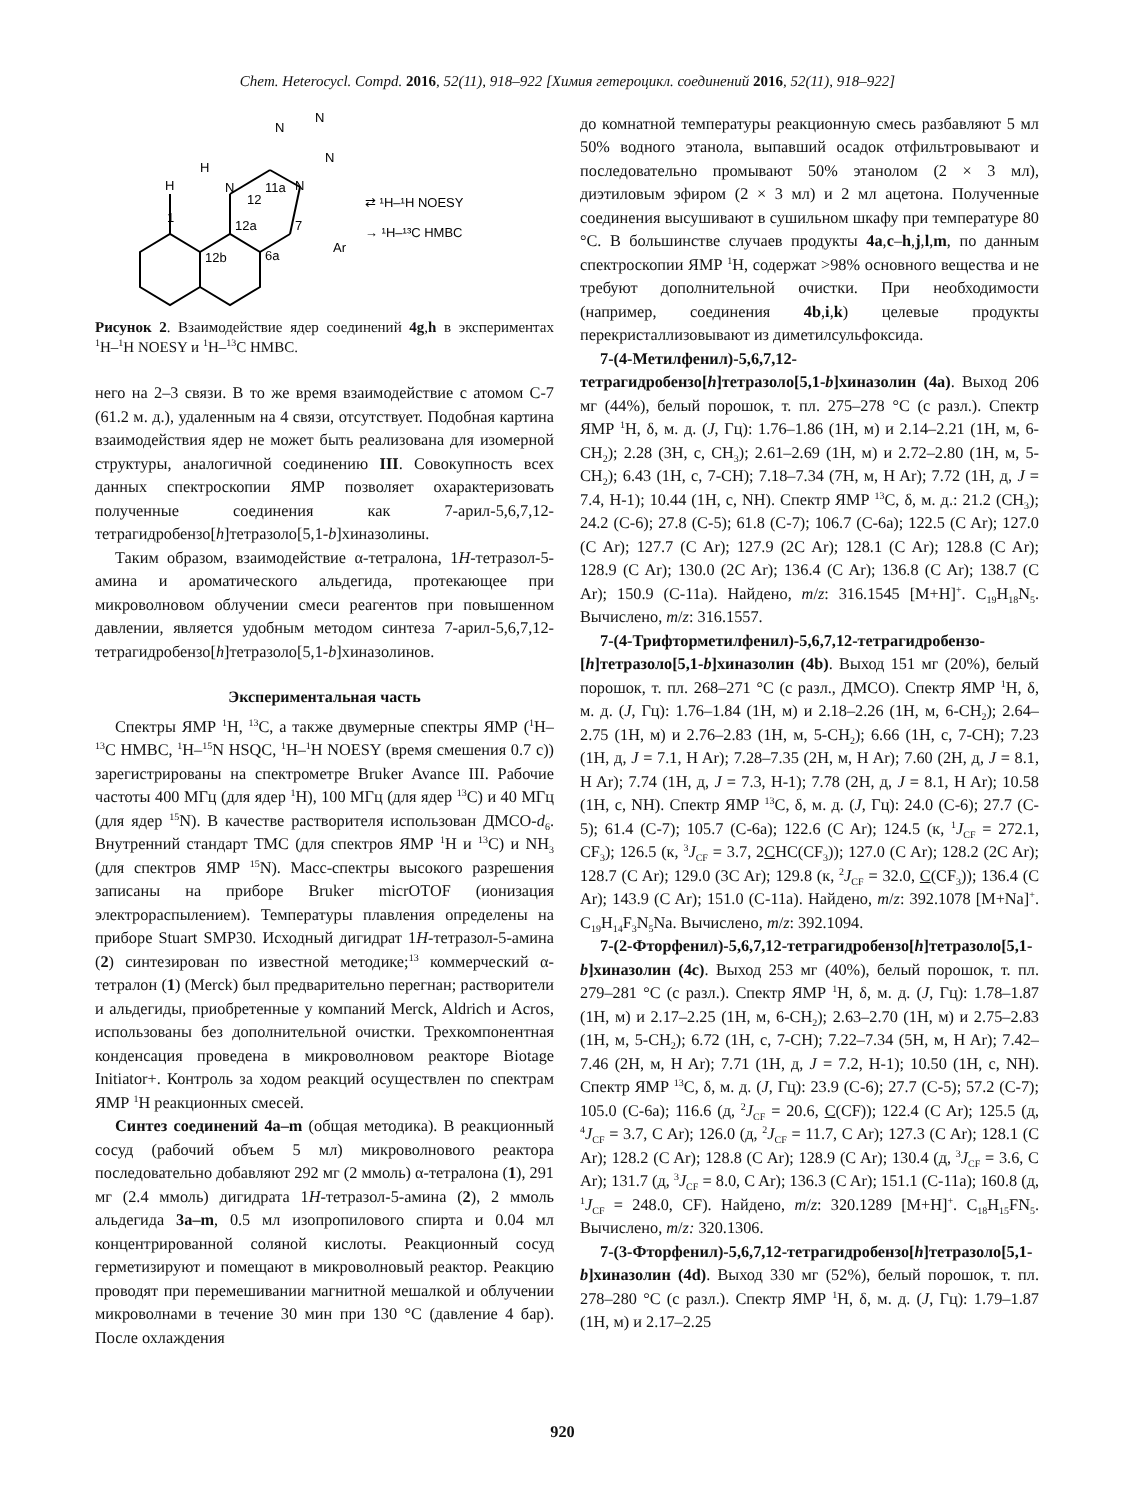Chem. Heterocycl. Compd. 2016, 52(11), 918–922 [Химия гетероцикл. соединений 2016, 52(11), 918–922]
H
H
N
12
11a
N
12a
12b
6a
1
7
Ar
N
N
N
⇄ ¹H–¹H NOESY
→ ¹H–¹³C HMBC
Рисунок 2. Взаимодействие ядер соединений 4g,h в экспериментах <sup>1</sup>H–<sup>1</sup>H NOESY и <sup>1</sup>H–<sup>13</sup>C HMBC.
него на 2–3 связи. В то же время взаимодействие с атомом С-7 (61.2 м. д.), удаленным на 4 связи, отсутствует. Подобная картина взаимодействия ядер не может быть реализована для изомерной структуры, аналогичной соединению III. Совокупность всех данных спектроскопии ЯМР позволяет охарактеризовать полученные соединения как 7-арил-5,6,7,12-тетрагидробензо[h]тетразоло[5,1-b]хиназолины.
Таким образом, взаимодействие α-тетралона, 1H-тетразол-5-амина и ароматического альдегида, протекающее при микроволновом облучении смеси реагентов при повышенном давлении, является удобным методом синтеза 7-арил-5,6,7,12-тетрагидробензо[h]тетразоло[5,1-b]хиназолинов.
Экспериментальная часть
Спектры ЯМР <sup>1</sup>H, <sup>13</sup>C, а также двумерные спектры ЯМР (<sup>1</sup>H–<sup>13</sup>C HMBC, <sup>1</sup>H–<sup>15</sup>N HSQC, <sup>1</sup>H–<sup>1</sup>H NOESY (время смешения 0.7 с)) зарегистрированы на спектрометре Bruker Avance III. Рабочие частоты 400 МГц (для ядер <sup>1</sup>H), 100 МГц (для ядер <sup>13</sup>C) и 40 МГц (для ядер <sup>15</sup>N). В качестве растворителя использован ДМСО-d<sub>6</sub>. Внутренний стандарт ТМС (для спектров ЯМР <sup>1</sup>H и <sup>13</sup>C) и NH<sub>3</sub> (для спектров ЯМР <sup>15</sup>N). Масс-спектры высокого разрешения записаны на приборе Bruker micrOTOF (ионизация электрораспылением). Температуры плавления определены на приборе Stuart SMP30. Исходный дигидрат 1H-тетразол-5-амина (2) синтезирован по известной методике;<sup>13</sup> коммерческий α-тетралон (1) (Merck) был предварительно перегнан; растворители и альдегиды, приобретенные у компаний Merck, Aldrich и Acros, использованы без дополнительной очистки. Трехкомпонентная конденсация проведена в микроволновом реакторе Biotage Initiator+. Контроль за ходом реакций осуществлен по спектрам ЯМР <sup>1</sup>H реакционных смесей.
Синтез соединений 4a–m (общая методика). В реакционный сосуд (рабочий объем 5 мл) микроволнового реактора последовательно добавляют 292 мг (2 ммоль) α-тетралона (1), 291 мг (2.4 ммоль) дигидрата 1H-тетразол-5-амина (2), 2 ммоль альдегида 3a–m, 0.5 мл изопропилового спирта и 0.04 мл концентрированной соляной кислоты. Реакционный сосуд герметизируют и помещают в микроволновый реактор. Реакцию проводят при перемешивании магнитной мешалкой и облучении микроволнами в течение 30 мин при 130 °С (давление 4 бар). После охлаждения
до комнатной температуры реакционную смесь разбавляют 5 мл 50% водного этанола, выпавший осадок отфильтровывают и последовательно промывают 50% этанолом (2 × 3 мл), диэтиловым эфиром (2 × 3 мл) и 2 мл ацетона. Полученные соединения высушивают в сушильном шкафу при температуре 80 °С. В большинстве случаев продукты 4a,c–h,j,l,m, по данным спектроскопии ЯМР <sup>1</sup>H, содержат >98% основного вещества и не требуют дополнительной очистки. При необходимости (например, соединения 4b,i,k) целевые продукты перекристаллизовывают из диметилсульфоксида.
7-(4-Метилфенил)-5,6,7,12-тетрагидробензо[h]тетразоло[5,1-b]хиназолин (4a). Выход 206 мг (44%), белый порошок, т. пл. 275–278 °С (с разл.). Спектр ЯМР <sup>1</sup>H, δ, м. д. (J, Гц): 1.76–1.86 (1H, м) и 2.14–2.21 (1H, м, 6-CH<sub>2</sub>); 2.28 (3H, с, CH<sub>3</sub>); 2.61–2.69 (1H, м) и 2.72–2.80 (1H, м, 5-CH<sub>2</sub>); 6.43 (1H, с, 7-CH); 7.18–7.34 (7H, м, H Ar); 7.72 (1H, д, J = 7.4, H-1); 10.44 (1H, с, NH). Спектр ЯМР <sup>13</sup>C, δ, м. д.: 21.2 (CH<sub>3</sub>); 24.2 (C-6); 27.8 (C-5); 61.8 (C-7); 106.7 (C-6a); 122.5 (C Ar); 127.0 (C Ar); 127.7 (C Ar); 127.9 (2C Ar); 128.1 (C Ar); 128.8 (C Ar); 128.9 (C Ar); 130.0 (2C Ar); 136.4 (C Ar); 136.8 (C Ar); 138.7 (C Ar); 150.9 (C-11a). Найдено, m/z: 316.1545 [M+H]<sup>+</sup>. C<sub>19</sub>H<sub>18</sub>N<sub>5</sub>. Вычислено, m/z: 316.1557.
7-(4-Трифторметилфенил)-5,6,7,12-тетрагидробензо-[h]тетразоло[5,1-b]хиназолин (4b). Выход 151 мг (20%), белый порошок, т. пл. 268–271 °С (с разл., ДМСО). Спектр ЯМР <sup>1</sup>H, δ, м. д. (J, Гц): 1.76–1.84 (1H, м) и 2.18–2.26 (1H, м, 6-CH<sub>2</sub>); 2.64–2.75 (1H, м) и 2.76–2.83 (1H, м, 5-CH<sub>2</sub>); 6.66 (1H, с, 7-CH); 7.23 (1H, д, J = 7.1, H Ar); 7.28–7.35 (2H, м, H Ar); 7.60 (2H, д, J = 8.1, H Ar); 7.74 (1H, д, J = 7.3, H-1); 7.78 (2H, д, J = 8.1, H Ar); 10.58 (1H, с, NH). Спектр ЯМР <sup>13</sup>C, δ, м. д. (J, Гц): 24.0 (C-6); 27.7 (C-5); 61.4 (C-7); 105.7 (C-6a); 122.6 (C Ar); 124.5 (к, <sup>1</sup>J<sub>CF</sub> = 272.1, CF<sub>3</sub>); 126.5 (к, <sup>3</sup>J<sub>CF</sub> = 3.7, 2CHC(CF<sub>3</sub>)); 127.0 (C Ar); 128.2 (2C Ar); 128.7 (C Ar); 129.0 (3C Ar); 129.8 (к, <sup>2</sup>J<sub>CF</sub> = 32.0, C(CF<sub>3</sub>)); 136.4 (C Ar); 143.9 (C Ar); 151.0 (C-11a). Найдено, m/z: 392.1078 [M+Na]<sup>+</sup>. C<sub>19</sub>H<sub>14</sub>F<sub>3</sub>N<sub>5</sub>Na. Вычислено, m/z: 392.1094.
7-(2-Фторфенил)-5,6,7,12-тетрагидробензо[h]тетразоло[5,1-b]хиназолин (4c). Выход 253 мг (40%), белый порошок, т. пл. 279–281 °С (с разл.). Спектр ЯМР <sup>1</sup>H, δ, м. д. (J, Гц): 1.78–1.87 (1H, м) и 2.17–2.25 (1H, м, 6-CH<sub>2</sub>); 2.63–2.70 (1H, м) и 2.75–2.83 (1H, м, 5-CH<sub>2</sub>); 6.72 (1H, с, 7-CH); 7.22–7.34 (5H, м, H Ar); 7.42–7.46 (2H, м, H Ar); 7.71 (1H, д, J = 7.2, H-1); 10.50 (1H, с, NH). Спектр ЯМР <sup>13</sup>C, δ, м. д. (J, Гц): 23.9 (C-6); 27.7 (C-5); 57.2 (C-7); 105.0 (C-6a); 116.6 (д, <sup>2</sup>J<sub>CF</sub> = 20.6, C(CF)); 122.4 (C Ar); 125.5 (д, <sup>4</sup>J<sub>CF</sub> = 3.7, C Ar); 126.0 (д, <sup>2</sup>J<sub>CF</sub> = 11.7, C Ar); 127.3 (C Ar); 128.1 (C Ar); 128.2 (C Ar); 128.8 (C Ar); 128.9 (C Ar); 130.4 (д, <sup>3</sup>J<sub>CF</sub> = 3.6, C Ar); 131.7 (д, <sup>3</sup>J<sub>CF</sub> = 8.0, C Ar); 136.3 (C Ar); 151.1 (C-11a); 160.8 (д, <sup>1</sup>J<sub>CF</sub> = 248.0, CF). Найдено, m/z: 320.1289 [M+H]<sup>+</sup>. C<sub>18</sub>H<sub>15</sub>FN<sub>5</sub>. Вычислено, m/z: 320.1306.
7-(3-Фторфенил)-5,6,7,12-тетрагидробензо[h]тетразоло[5,1-b]хиназолин (4d). Выход 330 мг (52%), белый порошок, т. пл. 278–280 °С (с разл.). Спектр ЯМР <sup>1</sup>H, δ, м. д. (J, Гц): 1.79–1.87 (1H, м) и 2.17–2.25
920